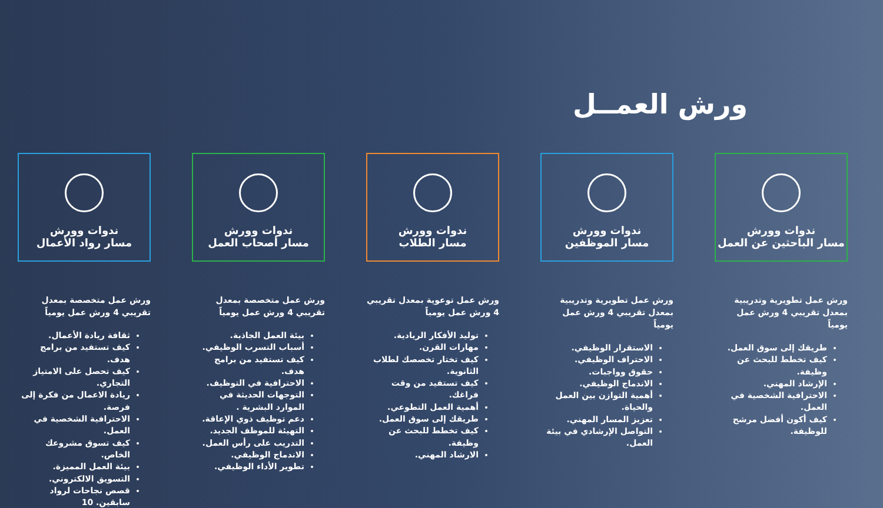ورش العمــل
ندوات وورش
مسار الباحثين عن العمل
ورش عمل تطويرية وتدريبية بمعدل تقريبي 4 ورش عمل يومياً
طريقك إلى سوق العمل.
كيف تخطط للبحث عن وظيفة.
الإرشاد المهني.
الاحترافية الشخصية في العمل.
كيف أكون أفضل مرشح للوظيفة.
ندوات وورش
مسار الموظفين
ورش عمل تطويرية وتدريبية بمعدل تقريبي 4 ورش عمل يومياً
الاستقرار الوظيفي.
الاحتراف الوظيفي.
حقوق وواجبات.
الاندماج الوظيفي.
أهمية التوازن بين العمل والحياة.
تعزيز المسار المهني.
التواصل الإرشادي في بيئة العمل.
ندوات وورش
مسار الطلاب
ورش عمل توعوية بمعدل تقريبي 4 ورش عمل يومياً
توليد الأفكار الريادية.
مهارات القرن.
كيف تختار تخصصك لطلاب الثانوية.
كيف تستفيد من وقت فراغك.
أهمية العمل التطوعي.
طريقك إلى سوق العمل.
كيف تخطط للبحث عن وظيفة.
الارشاد المهني.
ندوات وورش
مسار أصحاب العمل
ورش عمل متخصصة بمعدل تقريبي 4 ورش عمل يومياً
بيئة العمل الجاذبة.
أسباب التسرب الوظيفي.
كيف تستفيد من برامج هدف.
الاحترافية في التوظيف.
التوجهات الحديثة في الموارد البشرية .
دعم توظيف ذوي الإعاقة.
التهيئة للموظف الجديد.
التدريب على رأس العمل.
الاندماج الوظيفي.
تطوير الأداء الوظيفي.
ندوات وورش
مسار رواد الأعمال
ورش عمل متخصصة بمعدل تقريبي 4 ورش عمل يومياً
ثقافة ريادة الأعمال.
كيف تستفيد من برامج هدف.
كيف تحصل على الامتياز التجاري.
ريادة الاعمال من فكرة إلى فرصة.
الاحترافية الشخصية في العمل.
كيف تسوق مشروعك الخاص.
بيئة العمل المميزة.
التسويق الالكتروني.
قصص نجاحات لرواد سابقين. 10